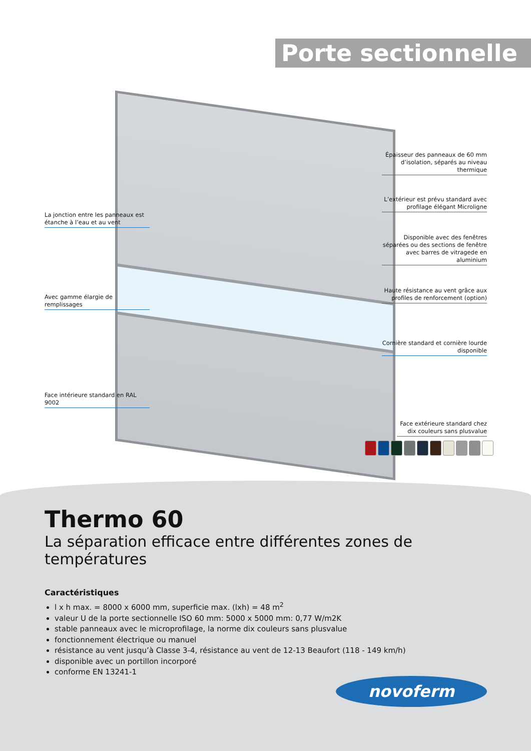Porte sectionnelle
Épaisseur des panneaux de 60 mm d’isolation, séparés au niveau thermique
L’extérieur est prévu standard avec profilage élégant Microligne
Disponible avec des fenêtres séparées ou des sections de fenêtre avec barres de vitragede en aluminium
Haute résistance au vent grâce aux profiles de renforcement (option)
Cornière standard et cornière lourde disponible
Face extérieure standard chez dix couleurs sans plusvalue
La jonction entre les panneaux est étanche à l’eau et au vent
Avec gamme élargie de remplissages
Face intérieure standard en RAL 9002
Thermo 60
La séparation efficace entre différentes zones de températures
Caractéristiques
l x h max. = 8000 x 6000 mm, superficie max. (lxh) = 48 m<sup>2</sup>
valeur U de la porte sectionnelle ISO 60 mm: 5000 x 5000 mm: 0,77 W/m2K
stable panneaux avec le microprofilage, la norme dix couleurs sans plusvalue
fonctionnement électrique ou manuel
résistance au vent jusqu’à Classe 3-4, résistance au vent de 12-13 Beaufort (118 - 149 km/h)
disponible avec un portillon incorporé
conforme EN 13241-1
novoferm